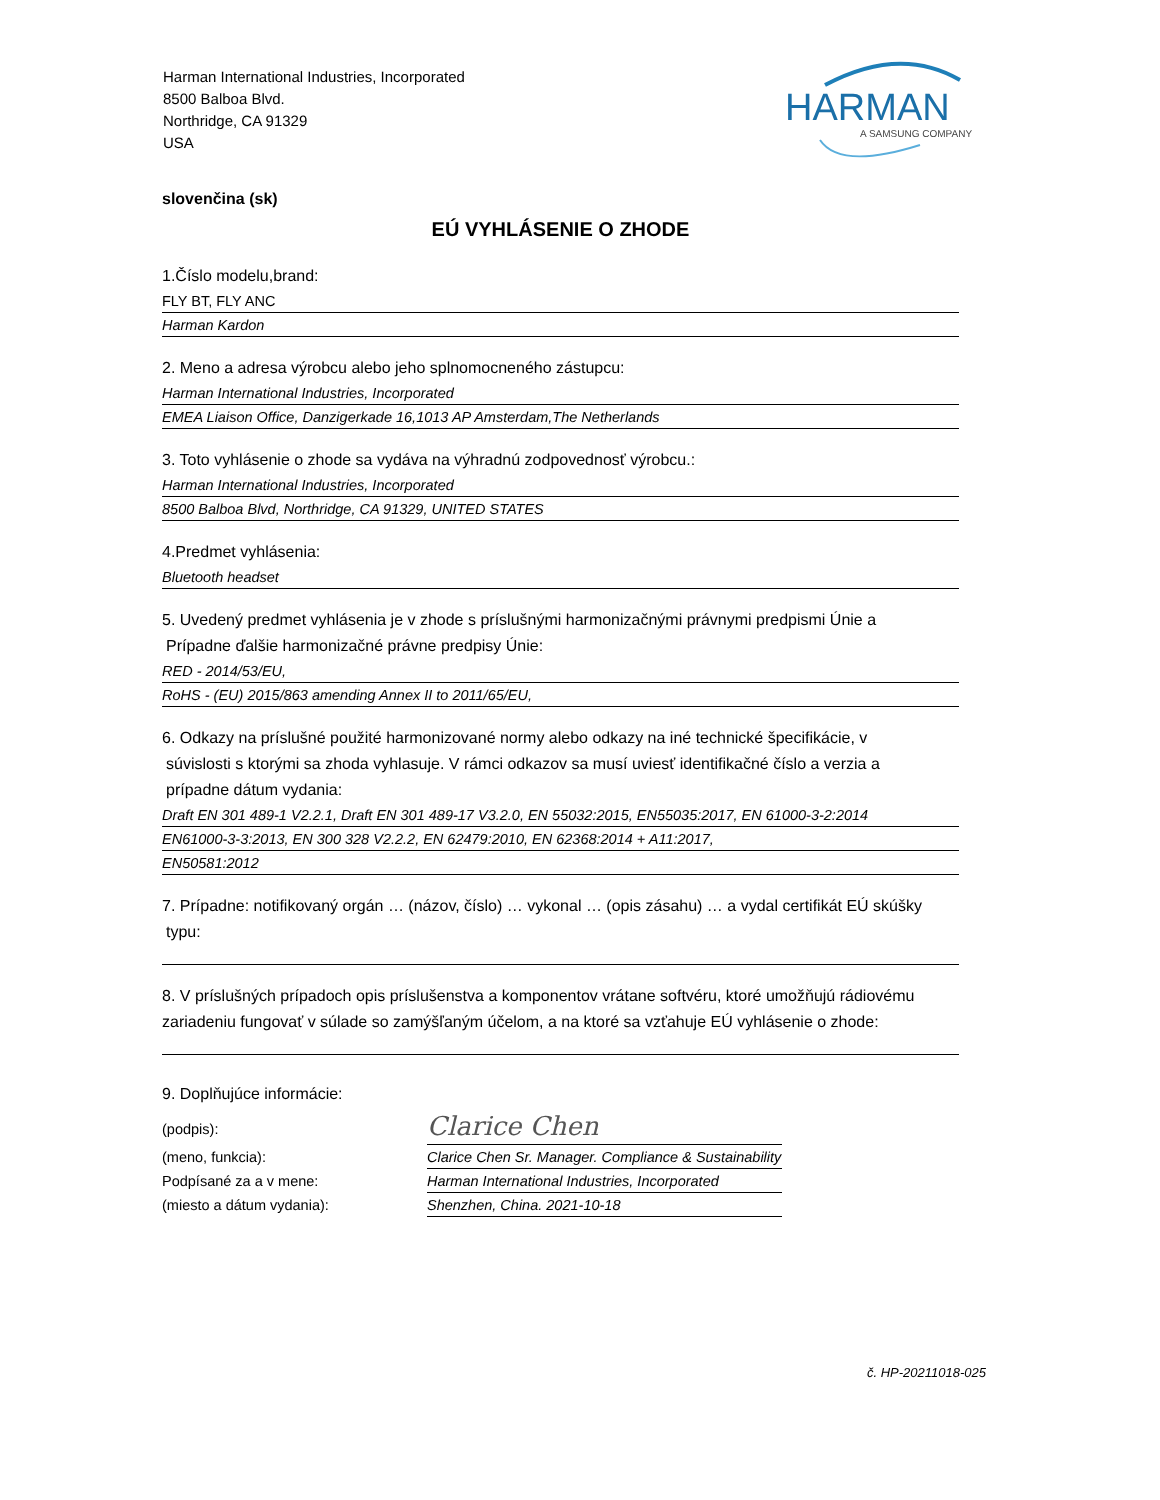Harman International Industries, Incorporated
8500 Balboa Blvd.
Northridge, CA 91329
USA
HARMAN
A SAMSUNG COMPANY
slovenčina (sk)
EÚ VYHLÁSENIE O ZHODE
1.Číslo modelu,brand:
FLY BT, FLY ANC
Harman Kardon
2. Meno a adresa výrobcu alebo jeho splnomocneného zástupcu:
Harman International Industries, Incorporated
EMEA Liaison Office, Danzigerkade 16,1013 AP Amsterdam,The Netherlands
3. Toto vyhlásenie o zhode sa vydáva na výhradnú zodpovednosť výrobcu.:
Harman International Industries, Incorporated
8500 Balboa Blvd, Northridge, CA 91329, UNITED STATES
4.Predmet vyhlásenia:
Bluetooth headset
5. Uvedený predmet vyhlásenia je v zhode s príslušnými harmonizačnými právnymi predpismi Únie a
Prípadne ďalšie harmonizačné právne predpisy Únie:
RED - 2014/53/EU,
RoHS - (EU) 2015/863 amending Annex II to 2011/65/EU,
6. Odkazy na príslušné použité harmonizované normy alebo odkazy na iné technické špecifikácie, v
súvislosti s ktorými sa zhoda vyhlasuje. V rámci odkazov sa musí uviesť identifikačné číslo a verzia a
prípadne dátum vydania:
Draft EN 301 489-1 V2.2.1, Draft EN 301 489-17 V3.2.0, EN 55032:2015, EN55035:2017, EN 61000-3-2:2014
EN61000-3-3:2013, EN 300 328 V2.2.2, EN 62479:2010, EN 62368:2014 + A11:2017,
EN50581:2012
7. Prípadne: notifikovaný orgán … (názov, číslo) … vykonal … (opis zásahu) … a vydal certifikát EÚ skúšky
typu:
8. V príslušných prípadoch opis príslušenstva a komponentov vrátane softvéru, ktoré umožňujú rádiovému zariadeniu fungovať v súlade so zamýšľaným účelom, a na ktoré sa vzťahuje EÚ vyhlásenie o zhode:
9. Doplňujúce informácie:
(podpis):
Clarice Chen
(meno, funkcia): Clarice Chen Sr. Manager. Compliance & Sustainability
Podpísané za a v mene: Harman International Industries, Incorporated
(miesto a dátum vydania): Shenzhen, China. 2021-10-18
č. HP-20211018-025